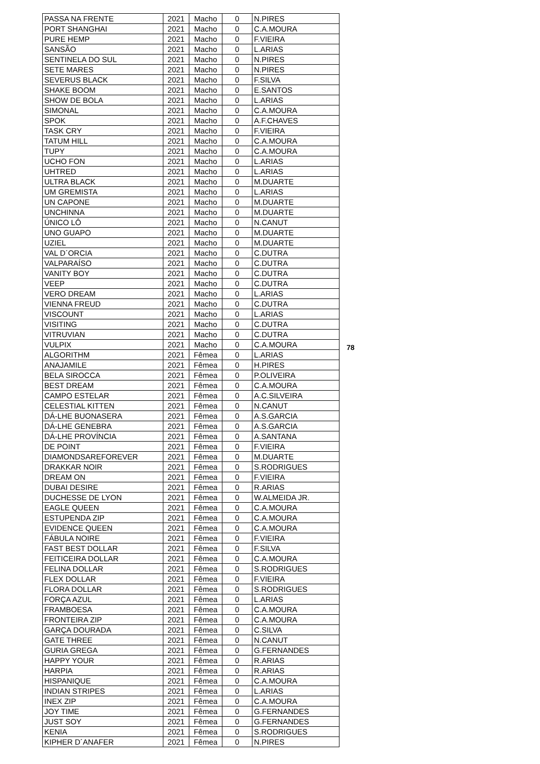| PASSA NA FRENTE | 2021 | Macho | 0 | N.PIRES |
| PORT SHANGHAI | 2021 | Macho | 0 | C.A.MOURA |
| PURE HEMP | 2021 | Macho | 0 | F.VIEIRA |
| SANSÃO | 2021 | Macho | 0 | L.ARIAS |
| SENTINELA DO SUL | 2021 | Macho | 0 | N.PIRES |
| SETE MARES | 2021 | Macho | 0 | N.PIRES |
| SEVERUS BLACK | 2021 | Macho | 0 | F.SILVA |
| SHAKE BOOM | 2021 | Macho | 0 | E.SANTOS |
| SHOW DE BOLA | 2021 | Macho | 0 | L.ARIAS |
| SIMONAL | 2021 | Macho | 0 | C.A.MOURA |
| SPOK | 2021 | Macho | 0 | A.F.CHAVES |
| TASK CRY | 2021 | Macho | 0 | F.VIEIRA |
| TATUM HILL | 2021 | Macho | 0 | C.A.MOURA |
| TUPY | 2021 | Macho | 0 | C.A.MOURA |
| UCHO FON | 2021 | Macho | 0 | L.ARIAS |
| UHTRED | 2021 | Macho | 0 | L.ARIAS |
| ULTRA BLACK | 2021 | Macho | 0 | M.DUARTE |
| UM GREMISTA | 2021 | Macho | 0 | L.ARIAS |
| UN CAPONE | 2021 | Macho | 0 | M.DUARTE |
| UNCHINNA | 2021 | Macho | 0 | M.DUARTE |
| ÚNICO LÔ | 2021 | Macho | 0 | N.CANUT |
| UNO GUAPO | 2021 | Macho | 0 | M.DUARTE |
| UZIEL | 2021 | Macho | 0 | M.DUARTE |
| VAL D´ORCIA | 2021 | Macho | 0 | C.DUTRA |
| VALPARAÍSO | 2021 | Macho | 0 | C.DUTRA |
| VANITY BOY | 2021 | Macho | 0 | C.DUTRA |
| VEEP | 2021 | Macho | 0 | C.DUTRA |
| VERO DREAM | 2021 | Macho | 0 | L.ARIAS |
| VIENNA FREUD | 2021 | Macho | 0 | C.DUTRA |
| VISCOUNT | 2021 | Macho | 0 | L.ARIAS |
| VISITING | 2021 | Macho | 0 | C.DUTRA |
| VITRUVIAN | 2021 | Macho | 0 | C.DUTRA |
| VULPIX | 2021 | Macho | 0 | C.A.MOURA |
| ALGORITHM | 2021 | Fêmea | 0 | L.ARIAS |
| ANAJAMILE | 2021 | Fêmea | 0 | H.PIRES |
| BELA SIROCCA | 2021 | Fêmea | 0 | P.OLIVEIRA |
| BEST DREAM | 2021 | Fêmea | 0 | C.A.MOURA |
| CAMPO ESTELAR | 2021 | Fêmea | 0 | A.C.SILVEIRA |
| CELESTIAL KITTEN | 2021 | Fêmea | 0 | N.CANUT |
| DÁ-LHE BUONASERA | 2021 | Fêmea | 0 | A.S.GARCIA |
| DÁ-LHE GENEBRA | 2021 | Fêmea | 0 | A.S.GARCIA |
| DÁ-LHE PROVÍNCIA | 2021 | Fêmea | 0 | A.SANTANA |
| DE POINT | 2021 | Fêmea | 0 | F.VIEIRA |
| DIAMONDSAREFOREVER | 2021 | Fêmea | 0 | M.DUARTE |
| DRAKKAR NOIR | 2021 | Fêmea | 0 | S.RODRIGUES |
| DREAM ON | 2021 | Fêmea | 0 | F.VIEIRA |
| DUBAI DESIRE | 2021 | Fêmea | 0 | R.ARIAS |
| DUCHESSE DE LYON | 2021 | Fêmea | 0 | W.ALMEIDA JR. |
| EAGLE QUEEN | 2021 | Fêmea | 0 | C.A.MOURA |
| ESTUPENDA ZIP | 2021 | Fêmea | 0 | C.A.MOURA |
| EVIDENCE QUEEN | 2021 | Fêmea | 0 | C.A.MOURA |
| FÁBULA NOIRE | 2021 | Fêmea | 0 | F.VIEIRA |
| FAST BEST DOLLAR | 2021 | Fêmea | 0 | F.SILVA |
| FEITICEIRA DOLLAR | 2021 | Fêmea | 0 | C.A.MOURA |
| FELINA DOLLAR | 2021 | Fêmea | 0 | S.RODRIGUES |
| FLEX DOLLAR | 2021 | Fêmea | 0 | F.VIEIRA |
| FLORA DOLLAR | 2021 | Fêmea | 0 | S.RODRIGUES |
| FORÇA AZUL | 2021 | Fêmea | 0 | L.ARIAS |
| FRAMBOESA | 2021 | Fêmea | 0 | C.A.MOURA |
| FRONTEIRA ZIP | 2021 | Fêmea | 0 | C.A.MOURA |
| GARÇA DOURADA | 2021 | Fêmea | 0 | C.SILVA |
| GATE THREE | 2021 | Fêmea | 0 | N.CANUT |
| GURIA GREGA | 2021 | Fêmea | 0 | G.FERNANDES |
| HAPPY YOUR | 2021 | Fêmea | 0 | R.ARIAS |
| HARPIA | 2021 | Fêmea | 0 | R.ARIAS |
| HISPANIQUE | 2021 | Fêmea | 0 | C.A.MOURA |
| INDIAN STRIPES | 2021 | Fêmea | 0 | L.ARIAS |
| INEX ZIP | 2021 | Fêmea | 0 | C.A.MOURA |
| JOY TIME | 2021 | Fêmea | 0 | G.FERNANDES |
| JUST SOY | 2021 | Fêmea | 0 | G.FERNANDES |
| KENIA | 2021 | Fêmea | 0 | S.RODRIGUES |
| KIPHER D´ANAFER | 2021 | Fêmea | 0 | N.PIRES |
78